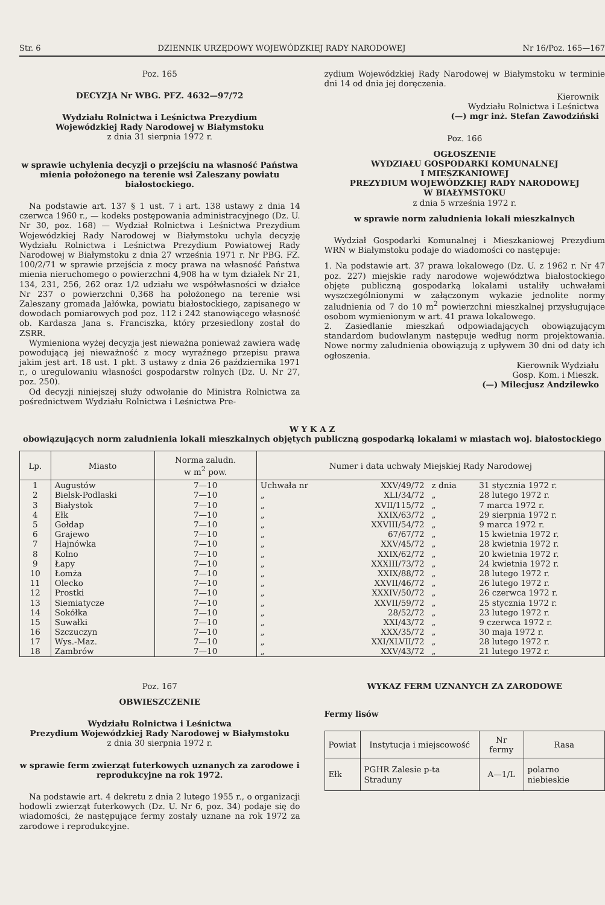Str. 6 DZIENNIK URZĘDOWY WOJEWÓDZKIEJ RADY NARODOWEJ Nr 16/Poz. 165—167
Poz. 165
DECYZJA Nr WBG. PFZ. 4632—97/72
Wydziału Rolnictwa i Leśnictwa Prezydium
Wojewódzkiej Rady Narodowej w Białymstoku
z dnia 31 sierpnia 1972 r.
w sprawie uchylenia decyzji o przejściu na własność Państwa mienia położonego na terenie wsi Zaleszany powiatu białostockiego.
Na podstawie art. 137 § 1 ust. 7 i art. 138 ustawy z dnia 14 czerwca 1960 r., — kodeks postępowania administracyjnego (Dz. U. Nr 30, poz. 168) — Wydział Rolnictwa i Leśnictwa Prezydium Wojewódzkiej Rady Narodowej w Białymstoku uchyla decyzję Wydziału Rolnictwa i Leśnictwa Prezydium Powiatowej Rady Narodowej w Białymstoku z dnia 27 września 1971 r. Nr PBG. FZ. 100/2/71 w sprawie przejścia z mocy prawa na własność Państwa mienia nieruchomego o powierzchni 4,908 ha w tym działek Nr 21, 134, 231, 256, 262 oraz 1/2 udziału we współwłasności w działce Nr 237 o powierzchni 0,368 ha położonego na terenie wsi Zaleszany gromada Jałówka, powiatu białostockiego, zapisanego w dowodach pomiarowych pod poz. 112 i 242 stanowiącego własność ob. Kardasza Jana s. Franciszka, który przesiedlony został do ZSRR.
Wymieniona wyżej decyzja jest nieważna ponieważ zawiera wadę powodującą jej nieważność z mocy wyraźnego przepisu prawa jakim jest art. 18 ust. 1 pkt. 3 ustawy z dnia 26 października 1971 r., o uregulowaniu własności gospodarstw rolnych (Dz. U. Nr 27, poz. 250).
Od decyzji niniejszej służy odwołanie do Ministra Rolnictwa za pośrednictwem Wydziału Rolnictwa i Leśnictwa Pre-
zydium Wojewódzkiej Rady Narodowej w Białymstoku w terminie dni 14 od dnia jej doręczenia.
Kierownik
Wydziału Rolnictwa i Leśnictwa
(—) mgr inż. Stefan Zawodziński
Poz. 166
OGŁOSZENIE
WYDZIAŁU GOSPODARKI KOMUNALNEJ
I MIESZKANIOWEJ
PREZYDIUM WOJEWÓDZKIEJ RADY NARODOWEJ
W BIAŁYMSTOKU
z dnia 5 września 1972 r.
w sprawie norm zaludnienia lokali mieszkalnych
Wydział Gospodarki Komunalnej i Mieszkaniowej Prezydium WRN w Białymstoku podaje do wiadomości co następuje:
1. Na podstawie art. 37 prawa lokalowego (Dz. U. z 1962 r. Nr 47 poz. 227) miejskie rady narodowe województwa białostockiego objęte publiczną gospodarką lokalami ustaliły uchwałami wyszczególnionymi w załączonym wykazie jednolite normy zaludnienia od 7 do 10 m<sup>2</sup> powierzchni mieszkalnej przysługujące osobom wymienionym w art. 41 prawa lokalowego.
2. Zasiedlanie mieszkań odpowiadających obowiązującym standardom budowlanym następuje według norm projektowania. Nowe normy zaludnienia obowiązują z upływem 30 dni od daty ich ogłoszenia.
Kierownik Wydziału
Gosp. Kom. i Mieszk.
(—) Milecjusz Andzilewko
W Y K A Z
obowiązujących norm zaludnienia lokali mieszkalnych objętych publiczną gospodarką lokalami w miastach woj. białostockiego
| Lp. | Miasto | Norma zaludn. w m<sup>2</sup> pow. | Numer i data uchwały Miejskiej Rady Narodowej | | | |
| --- | --- | --- | --- | --- | --- | --- |
| 1 | Augustów | 7—10 | Uchwała nr | XXV/49/72 | z dnia | 31 stycznia 1972 r. |
| 2 | Bielsk-Podlaski | 7—10 | „ | XLI/34/72 | „ | 28 lutego 1972 r. |
| 3 | Białystok | 7—10 | „ | XVII/115/72 | „ | 7 marca 1972 r. |
| 4 | Ełk | 7—10 | „ | XXIX/63/72 | „ | 29 sierpnia 1972 r. |
| 5 | Gołdap | 7—10 | „ | XXVIII/54/72 | „ | 9 marca 1972 r. |
| 6 | Grajewo | 7—10 | „ | 67/67/72 | „ | 15 kwietnia 1972 r. |
| 7 | Hajnówka | 7—10 | „ | XXV/45/72 | „ | 28 kwietnia 1972 r. |
| 8 | Kolno | 7—10 | „ | XXIX/62/72 | „ | 20 kwietnia 1972 r. |
| 9 | Łapy | 7—10 | „ | XXXIII/73/72 | „ | 24 kwietnia 1972 r. |
| 10 | Łomża | 7—10 | „ | XXIX/88/72 | „ | 28 lutego 1972 r. |
| 11 | Olecko | 7—10 | „ | XXVII/46/72 | „ | 26 lutego 1972 r. |
| 12 | Prostki | 7—10 | „ | XXXIV/50/72 | „ | 26 czerwca 1972 r. |
| 13 | Siemiatycze | 7—10 | „ | XXVII/59/72 | „ | 25 stycznia 1972 r. |
| 14 | Sokółka | 7—10 | „ | 28/52/72 | „ | 23 lutego 1972 r. |
| 15 | Suwałki | 7—10 | „ | XXI/43/72 | „ | 9 czerwca 1972 r. |
| 16 | Szczuczyn | 7—10 | „ | XXX/35/72 | „ | 30 maja 1972 r. |
| 17 | Wys.-Maz. | 7—10 | „ | XXI/XLVII/72 | „ | 28 lutego 1972 r. |
| 18 | Zambrów | 7—10 | „ | XXV/43/72 | „ | 21 lutego 1972 r. |
Poz. 167
OBWIESZCZENIE
Wydziału Rolnictwa i Leśnictwa
Prezydium Wojewódzkiej Rady Narodowej w Białymstoku
z dnia 30 sierpnia 1972 r.
w sprawie ferm zwierząt futerkowych uznanych za zarodowe i reprodukcyjne na rok 1972.
Na podstawie art. 4 dekretu z dnia 2 lutego 1955 r., o organizacji hodowli zwierząt futerkowych (Dz. U. Nr 6, poz. 34) podaje się do wiadomości, że następujące fermy zostały uznane na rok 1972 za zarodowe i reprodukcyjne.
WYKAZ FERM UZNANYCH ZA ZARODOWE
Fermy lisów
| Powiat | Instytucja i miejscowość | Nr fermy | Rasa |
| --- | --- | --- | --- |
| Ełk | PGHR Zalesie p-ta Straduny | A—1/L | polarno niebieskie |